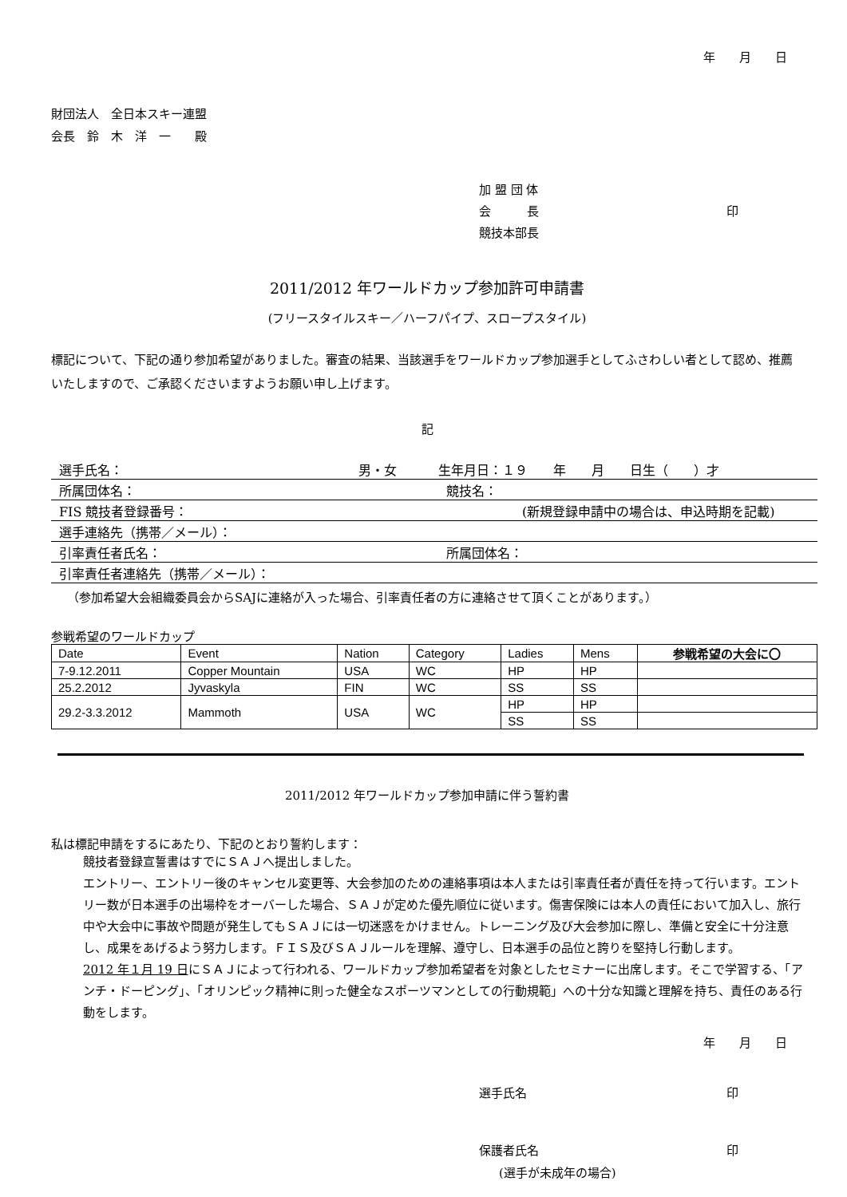年　　月　　日
財団法人　全日本スキー連盟
会長　鈴　木　洋　一　　殿
加 盟 団 体
会　　　長 印
競技本部長
2011/2012 年ワールドカップ参加許可申請書
(フリースタイルスキー／ハーフパイプ、スロープスタイル)
標記について、下記の通り参加希望がありました。審査の結果、当該選手をワールドカップ参加選手としてふさわしい者として認め、推薦いたしますので、ご承認くださいますようお願い申し上げます。
記
選手氏名： 男・女 生年月日：１９　　年　　月　　日生（　　）才
所属団体名： 競技名：
FIS 競技者登録番号： (新規登録申請中の場合は、申込時期を記載)
選手連絡先（携帯／メール）：
引率責任者氏名： 所属団体名：
引率責任者連絡先（携帯／メール）：
（参加希望大会組織委員会からSAJに連絡が入った場合、引率責任者の方に連絡させて頂くことがあります。）
参戦希望のワールドカップ
| Date | Event | Nation | Category | Ladies | Mens | 参戦希望の大会に〇 |
| --- | --- | --- | --- | --- | --- | --- |
| 7-9.12.2011 | Copper Mountain | USA | WC | HP | HP | |
| 25.2.2012 | Jyvaskyla | FIN | WC | SS | SS | |
| 29.2-3.3.2012 | Mammoth | USA | WC | HP | HP | |
| | | | | SS | SS | |
2011/2012 年ワールドカップ参加申請に伴う誓約書
私は標記申請をするにあたり、下記のとおり誓約します：
競技者登録宣誓書はすでにＳＡＪへ提出しました。
エントリー、エントリー後のキャンセル変更等、大会参加のための連絡事項は本人または引率責任者が責任を持って行います。エントリー数が日本選手の出場枠をオーバーした場合、ＳＡＪが定めた優先順位に従います。傷害保険には本人の責任において加入し、旅行中や大会中に事故や問題が発生してもＳＡＪには一切迷惑をかけません。トレーニング及び大会参加に際し、準備と安全に十分注意し、成果をあげるよう努力します。ＦＩＳ及びＳＡＪルールを理解、遵守し、日本選手の品位と誇りを堅持し行動します。
2012 年１月 19 日にＳＡＪによって行われる、ワールドカップ参加希望者を対象としたセミナーに出席します。そこで学習する、「アンチ・ドーピング」、「オリンピック精神に則った健全なスポーツマンとしての行動規範」への十分な知識と理解を持ち、責任のある行動をします。
年　　月　　日
選手氏名 印
保護者氏名 印
(選手が未成年の場合)